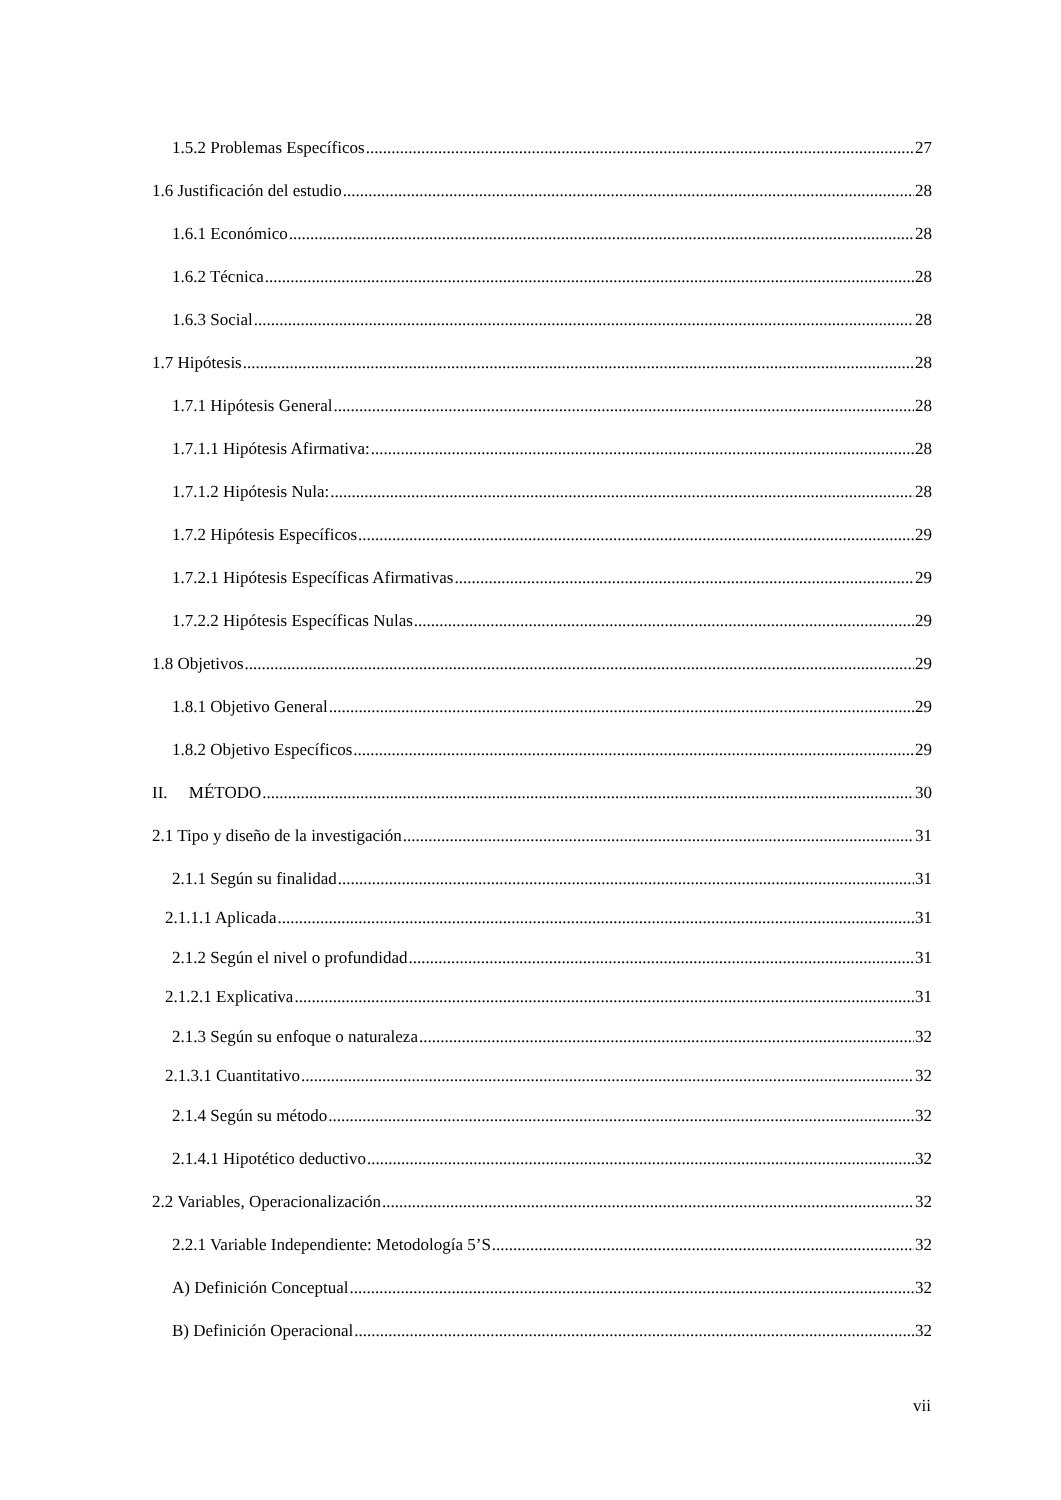1.5.2 Problemas Específicos 27
1.6 Justificación del estudio 28
1.6.1 Económico 28
1.6.2 Técnica 28
1.6.3 Social 28
1.7 Hipótesis 28
1.7.1 Hipótesis General 28
1.7.1.1 Hipótesis Afirmativa: 28
1.7.1.2 Hipótesis Nula: 28
1.7.2 Hipótesis Específicos 29
1.7.2.1 Hipótesis Específicas Afirmativas 29
1.7.2.2 Hipótesis Específicas Nulas 29
1.8 Objetivos 29
1.8.1 Objetivo General 29
1.8.2 Objetivo Específicos 29
II. MÉTODO 30
2.1 Tipo y diseño de la investigación 31
2.1.1 Según su finalidad 31
2.1.1.1 Aplicada 31
2.1.2 Según el nivel o profundidad 31
2.1.2.1 Explicativa 31
2.1.3 Según su enfoque o naturaleza 32
2.1.3.1 Cuantitativo 32
2.1.4 Según su método 32
2.1.4.1 Hipotético deductivo 32
2.2 Variables, Operacionalización 32
2.2.1 Variable Independiente: Metodología 5’S 32
A) Definición Conceptual 32
B) Definición Operacional 32
vii